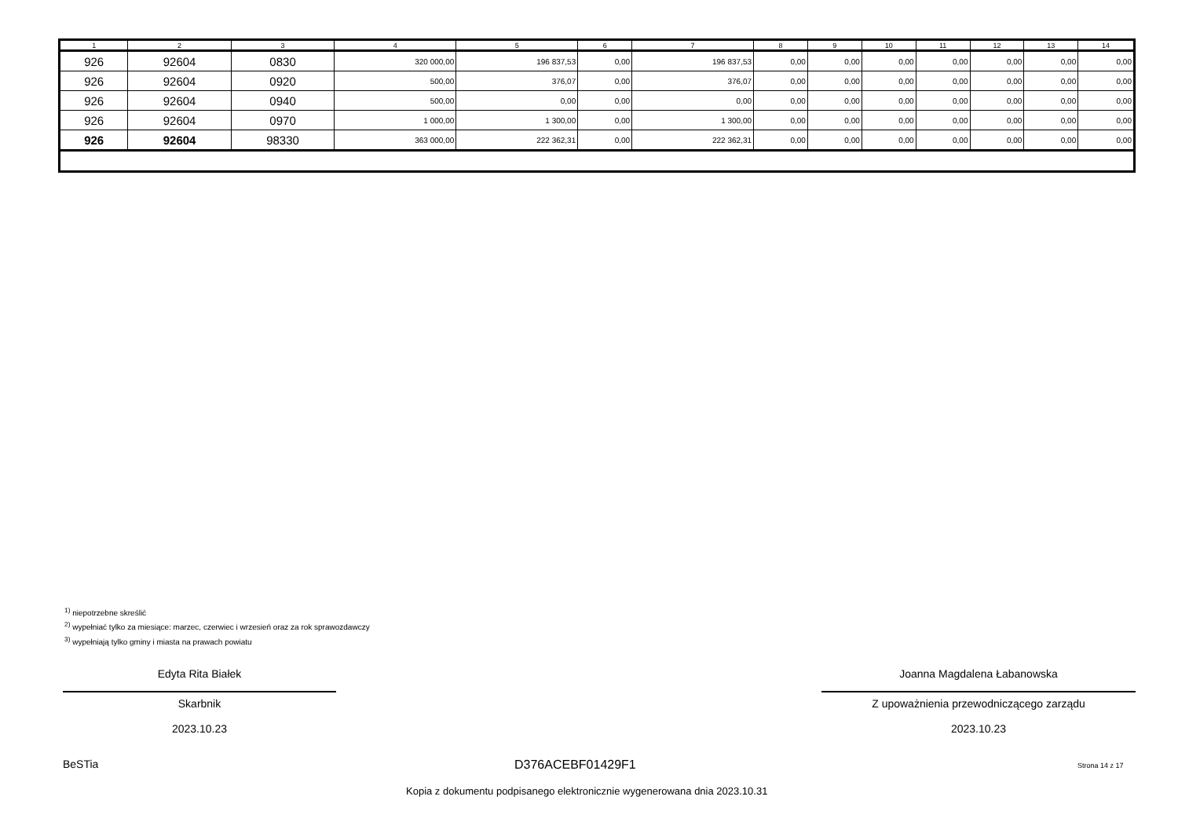| 1 | 2 | 3 | 4 | 5 | 6 | 7 | 8 | 9 | 10 | 11 | 12 | 13 | 14 |
| --- | --- | --- | --- | --- | --- | --- | --- | --- | --- | --- | --- | --- | --- |
| 926 | 92604 | 0830 | 320 000,00 | 196 837,53 | 0,00 | 196 837,53 | 0,00 | 0,00 | 0,00 | 0,00 | 0,00 | 0,00 | 0,00 |
| 926 | 92604 | 0920 | 500,00 | 376,07 | 0,00 | 376,07 | 0,00 | 0,00 | 0,00 | 0,00 | 0,00 | 0,00 | 0,00 |
| 926 | 92604 | 0940 | 500,00 | 0,00 | 0,00 | 0,00 | 0,00 | 0,00 | 0,00 | 0,00 | 0,00 | 0,00 | 0,00 |
| 926 | 92604 | 0970 | 1 000,00 | 1 300,00 | 0,00 | 1 300,00 | 0,00 | 0,00 | 0,00 | 0,00 | 0,00 | 0,00 | 0,00 |
| 926 | 92604 | 98330 | 363 000,00 | 222 362,31 | 0,00 | 222 362,31 | 0,00 | 0,00 | 0,00 | 0,00 | 0,00 | 0,00 | 0,00 |
<sup>1)</sup> niepotrzebne skreślić
<sup>2)</sup> wypełniać tylko za miesiące: marzec, czerwiec i wrzesień oraz za rok sprawozdawczy
<sup>3)</sup> wypełniają tylko gminy i miasta na prawach powiatu
Edyta Rita Białek
Skarbnik
2023.10.23
Joanna Magdalena Łabanowska
Z upoważnienia przewodniczącego zarządu
2023.10.23
BeSTia D376ACEBF01429F1 Strona 14 z 17
Kopia z dokumentu podpisanego elektronicznie wygenerowana dnia 2023.10.31